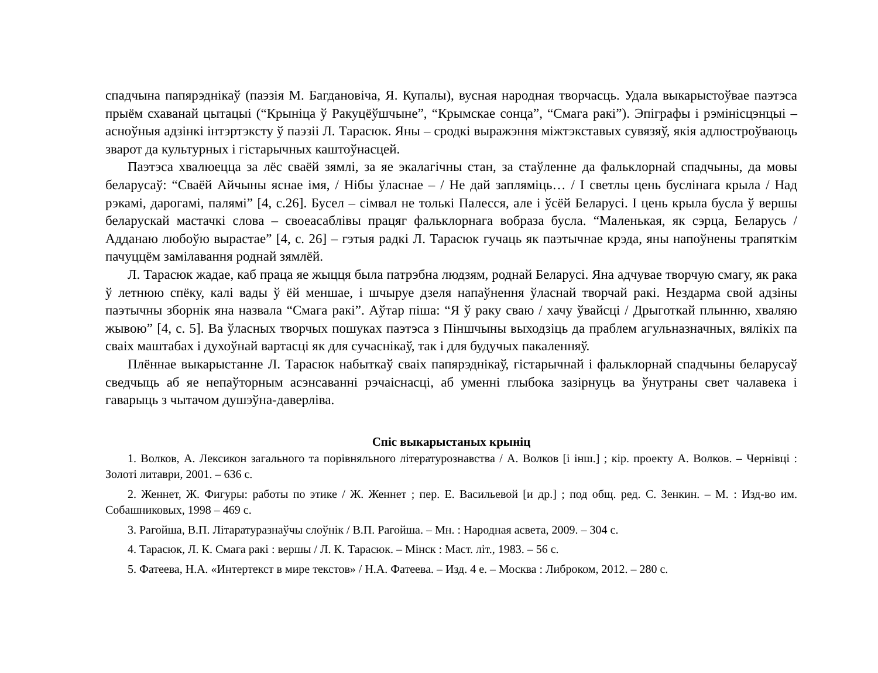спадчына папярэднікаў (паэзія М. Багдановіча, Я. Купалы), вусная народная творчасць. Удала выкарыстоўвае паэтэса прыём схаванай цытацыі (“Крыніца ў Ракуцёўшчыне”, “Крымскае сонца”, “Смага ракі”). Эпіграфы і рэмінісцэнцыі – асноўныя адзінкі інтэртэксту ў паэзіі Л. Тарасюк. Яны – сродкі выражэння міжтэкставых сувязяў, якія адлюстроўваюць зварот да культурных і гістарычных каштоўнасцей.
Паэтэса хвалюецца за лёс сваёй зямлі, за яе экалагічны стан, за стаўленне да фальклорнай спадчыны, да мовы беларусаў: “Сваёй Айчыны яснае імя, / Нібы ўласнае – / Не дай запляміць… / І светлы цень буслінага крыла / Над рэкамі, дарогамі, палямі” [4, с.26]. Бусел – сімвал не толькі Палесся, але і ўсёй Беларусі. І цень крыла бусла ў вершы беларускай мастачкі слова – своеасаблівы працяг фальклорнага вобраза бусла. “Маленькая, як сэрца, Беларусь / Адданаю любоўю вырастае” [4, с. 26] – гэтыя радкі Л. Тарасюк гучаць як паэтычнае крэда, яны напоўнены трапяткім пачуццём замілавання роднай зямлёй.
Л. Тарасюк жадае, каб праца яе жыцця была патрэбна людзям, роднай Беларусі. Яна адчувае творчую смагу, як рака ў летнюю спёку, калі вады ў ёй меншае, і шчыруе дзеля напаўнення ўласнай творчай ракі. Нездарма свой адзіны паэтычны зборнік яна назвала “Смага ракі”. Аўтар піша: “Я ў раку сваю / хачу ўвайсці / Дрыготкай плынню, хваляю жывою” [4, с. 5]. Ва ўласных творчых пошуках паэтэса з Піншчыны выходзіць да праблем агульназначных, вялікіх па сваіх маштабах і духоўнай вартасці як для сучаснікаў, так і для будучых пакаленняў.
Плённае выкарыстанне Л. Тарасюк набыткаў сваіх папярэднікаў, гістарычнай і фальклорнай спадчыны беларусаў сведчыць аб яе непаўторным асэнсаванні рэчаіснасці, аб уменні глыбока зазірнуць ва ўнутраны свет чалавека і гаварыць з чытачом душэўна-даверліва.
Спіс выкарыстаных крыніц
1. Волков, А. Лексикон загального та порівняльного літературознавства / А. Волков [і інш.] ; кір. проекту А. Волков. – Чернівці : Золоті литаври, 2001. – 636 с.
2. Женнет, Ж. Фигуры: работы по этике / Ж. Женнет ; пер. Е. Васильевой [и др.] ; под общ. ред. С. Зенкин. – М. : Изд-во им. Собашниковых, 1998 – 469 с.
3. Рагойша, В.П. Літаратуразнаўчы слоўнік / В.П. Рагойша. – Мн. : Народная асвета, 2009. – 304 с.
4. Тарасюк, Л. К. Смага ракі : вершы / Л. К. Тарасюк. – Мінск : Маст. літ., 1983. – 56 с.
5. Фатеева, Н.А. «Интертекст в мире текстов» / Н.А. Фатеева. – Изд. 4 е. – Москва : Либроком, 2012. – 280 с.